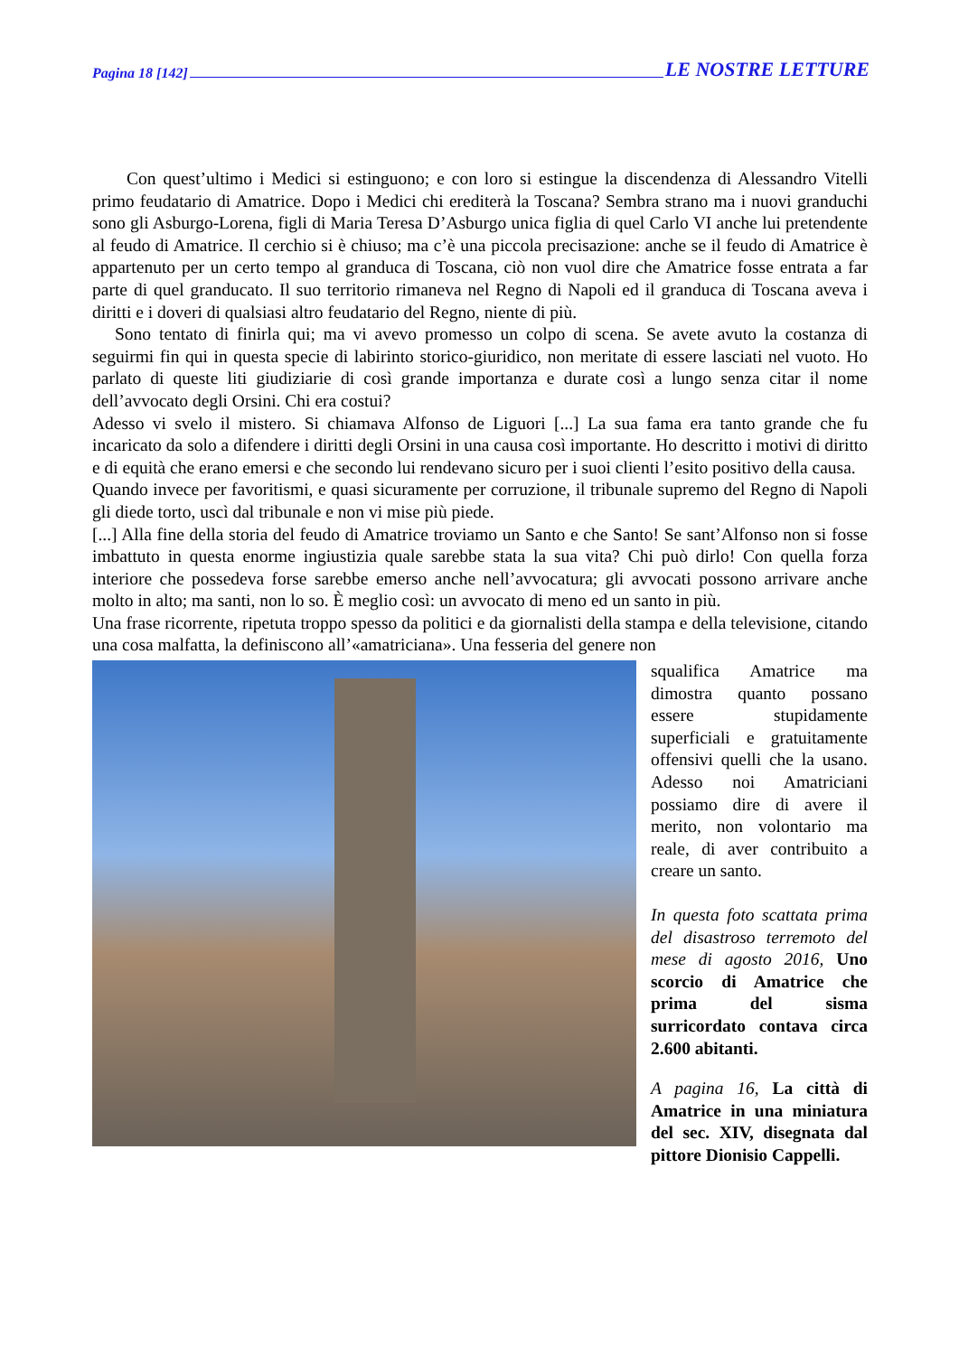Pagina 18 [142] LE NOSTRE LETTURE
Con quest’ultimo i Medici si estinguono; e con loro si estingue la discendenza di Alessandro Vitelli primo feudatario di Amatrice. Dopo i Medici chi erediterà la Toscana? Sembra strano ma i nuovi granduchi sono gli Asburgo-Lorena, figli di Maria Teresa D’Asburgo unica figlia di quel Carlo VI anche lui pretendente al feudo di Amatrice. Il cerchio si è chiuso; ma c’è una piccola precisazione: anche se il feudo di Amatrice è appartenuto per un certo tempo al granduca di Toscana, ciò non vuol dire che Amatrice fosse entrata a far parte di quel granducato. Il suo territorio rimaneva nel Regno di Napoli ed il granduca di Toscana aveva i diritti e i doveri di qualsiasi altro feudatario del Regno, niente di più.
Sono tentato di finirla qui; ma vi avevo promesso un colpo di scena. Se avete avuto la costanza di seguirmi fin qui in questa specie di labirinto storico-giuridico, non meritate di essere lasciati nel vuoto. Ho parlato di queste liti giudiziarie di così grande importanza e durate così a lungo senza citar il nome dell’avvocato degli Orsini. Chi era costui?
Adesso vi svelo il mistero. Si chiamava Alfonso de Liguori [...] La sua fama era tanto grande che fu incaricato da solo a difendere i diritti degli Orsini in una causa così importante. Ho descritto i motivi di diritto e di equità che erano emersi e che secondo lui rendevano sicuro per i suoi clienti l’esito positivo della causa.
Quando invece per favoritismi, e quasi sicuramente per corruzione, il tribunale supremo del Regno di Napoli gli diede torto, uscì dal tribunale e non vi mise più piede.
[...] Alla fine della storia del feudo di Amatrice troviamo un Santo e che Santo! Se sant’Alfonso non si fosse imbattuto in questa enorme ingiustizia quale sarebbe stata la sua vita? Chi può dirlo! Con quella forza interiore che possedeva forse sarebbe emerso anche nell’avvocatura; gli avvocati possono arrivare anche molto in alto; ma santi, non lo so. È meglio così: un avvocato di meno ed un santo in più.
Una frase ricorrente, ripetuta troppo spesso da politici e da giornalisti della stampa e della televisione, citando una cosa malfatta, la definiscono all’«amatriciana». Una fesseria del genere non
squalifica Amatrice ma dimostra quanto possano essere stupidamente superficiali e gratuitamente offensivi quelli che la usano. Adesso noi Amatriciani possiamo dire di avere il merito, non volontario ma reale, di aver contribuito a creare un santo.
In questa foto scattata prima del disastroso terremoto del mese di agosto 2016, Uno scorcio di Amatrice che prima del sisma surricordato contava circa 2.600 abitanti.
A pagina 16, La città di Amatrice in una miniatura del sec. XIV, disegnata dal pittore Dionisio Cappelli.